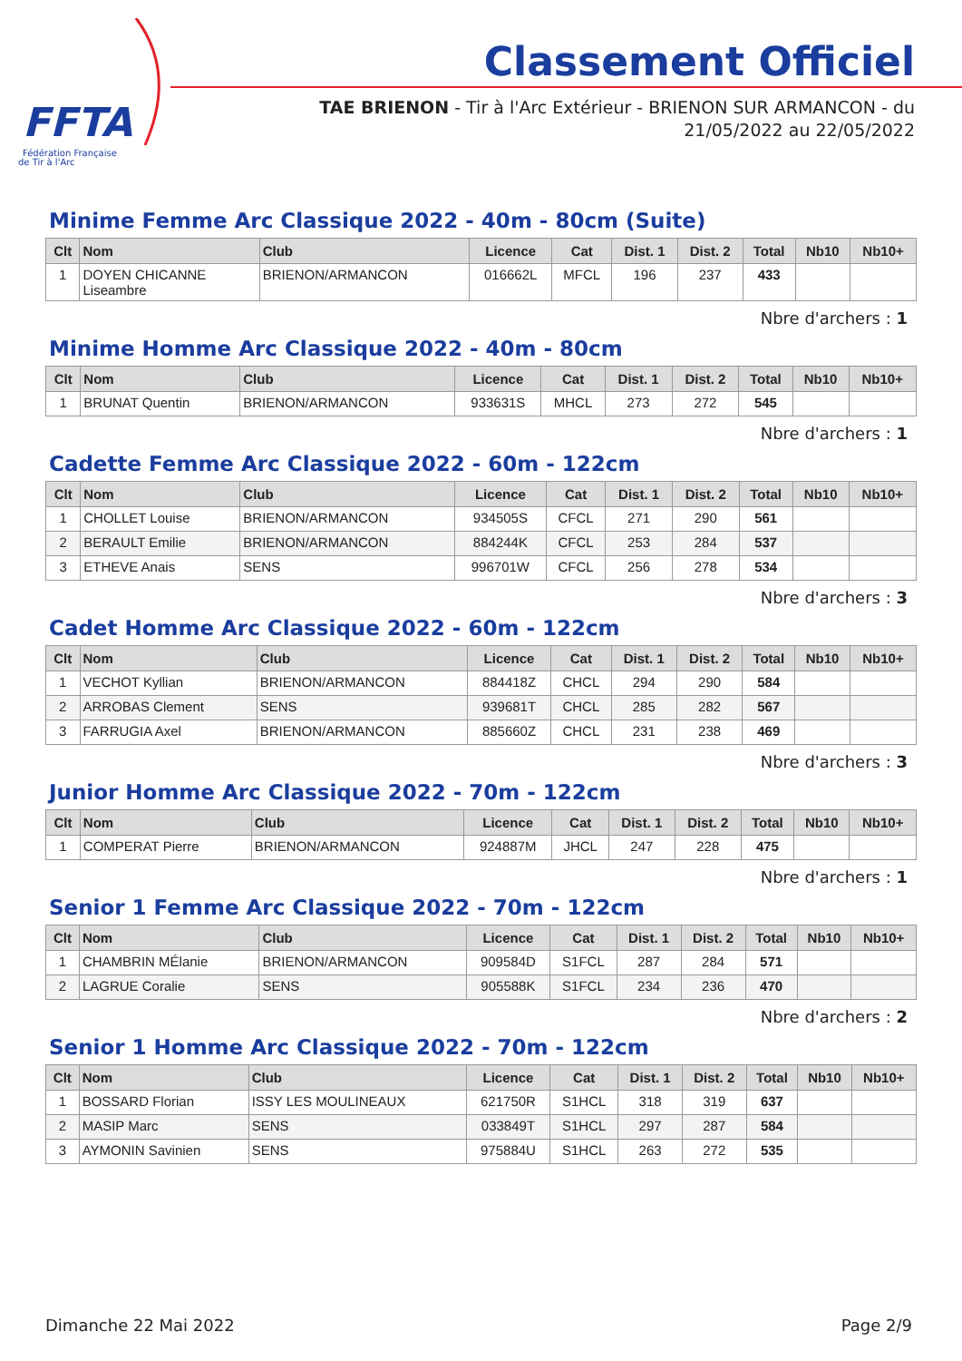FFTA
Fédération Française
de Tir à l'Arc
Classement Officiel
TAE BRIENON - Tir à l'Arc Extérieur - BRIENON SUR ARMANCON - du 21/05/2022 au 22/05/2022
Minime Femme Arc Classique 2022 - 40m - 80cm (Suite)
| Clt | Nom | Club | Licence | Cat | Dist. 1 | Dist. 2 | Total | Nb10 | Nb10+ |
| --- | --- | --- | --- | --- | --- | --- | --- | --- | --- |
| 1 | DOYEN CHICANNE Liseambre | BRIENON/ARMANCON | 016662L | MFCL | 196 | 237 | 433 | | |
Nbre d'archers : 1
Minime Homme Arc Classique 2022 - 40m - 80cm
| Clt | Nom | Club | Licence | Cat | Dist. 1 | Dist. 2 | Total | Nb10 | Nb10+ |
| --- | --- | --- | --- | --- | --- | --- | --- | --- | --- |
| 1 | BRUNAT Quentin | BRIENON/ARMANCON | 933631S | MHCL | 273 | 272 | 545 | | |
Nbre d'archers : 1
Cadette Femme Arc Classique 2022 - 60m - 122cm
| Clt | Nom | Club | Licence | Cat | Dist. 1 | Dist. 2 | Total | Nb10 | Nb10+ |
| --- | --- | --- | --- | --- | --- | --- | --- | --- | --- |
| 1 | CHOLLET Louise | BRIENON/ARMANCON | 934505S | CFCL | 271 | 290 | 561 | | |
| 2 | BERAULT Emilie | BRIENON/ARMANCON | 884244K | CFCL | 253 | 284 | 537 | | |
| 3 | ETHEVE Anais | SENS | 996701W | CFCL | 256 | 278 | 534 | | |
Nbre d'archers : 3
Cadet Homme Arc Classique 2022 - 60m - 122cm
| Clt | Nom | Club | Licence | Cat | Dist. 1 | Dist. 2 | Total | Nb10 | Nb10+ |
| --- | --- | --- | --- | --- | --- | --- | --- | --- | --- |
| 1 | VECHOT Kyllian | BRIENON/ARMANCON | 884418Z | CHCL | 294 | 290 | 584 | | |
| 2 | ARROBAS Clement | SENS | 939681T | CHCL | 285 | 282 | 567 | | |
| 3 | FARRUGIA Axel | BRIENON/ARMANCON | 885660Z | CHCL | 231 | 238 | 469 | | |
Nbre d'archers : 3
Junior Homme Arc Classique 2022 - 70m - 122cm
| Clt | Nom | Club | Licence | Cat | Dist. 1 | Dist. 2 | Total | Nb10 | Nb10+ |
| --- | --- | --- | --- | --- | --- | --- | --- | --- | --- |
| 1 | COMPERAT Pierre | BRIENON/ARMANCON | 924887M | JHCL | 247 | 228 | 475 | | |
Nbre d'archers : 1
Senior 1 Femme Arc Classique 2022 - 70m - 122cm
| Clt | Nom | Club | Licence | Cat | Dist. 1 | Dist. 2 | Total | Nb10 | Nb10+ |
| --- | --- | --- | --- | --- | --- | --- | --- | --- | --- |
| 1 | CHAMBRIN MÉlanie | BRIENON/ARMANCON | 909584D | S1FCL | 287 | 284 | 571 | | |
| 2 | LAGRUE Coralie | SENS | 905588K | S1FCL | 234 | 236 | 470 | | |
Nbre d'archers : 2
Senior 1 Homme Arc Classique 2022 - 70m - 122cm
| Clt | Nom | Club | Licence | Cat | Dist. 1 | Dist. 2 | Total | Nb10 | Nb10+ |
| --- | --- | --- | --- | --- | --- | --- | --- | --- | --- |
| 1 | BOSSARD Florian | ISSY LES MOULINEAUX | 621750R | S1HCL | 318 | 319 | 637 | | |
| 2 | MASIP Marc | SENS | 033849T | S1HCL | 297 | 287 | 584 | | |
| 3 | AYMONIN Savinien | SENS | 975884U | S1HCL | 263 | 272 | 535 | | |
Dimanche 22 Mai 2022 Page 2/9